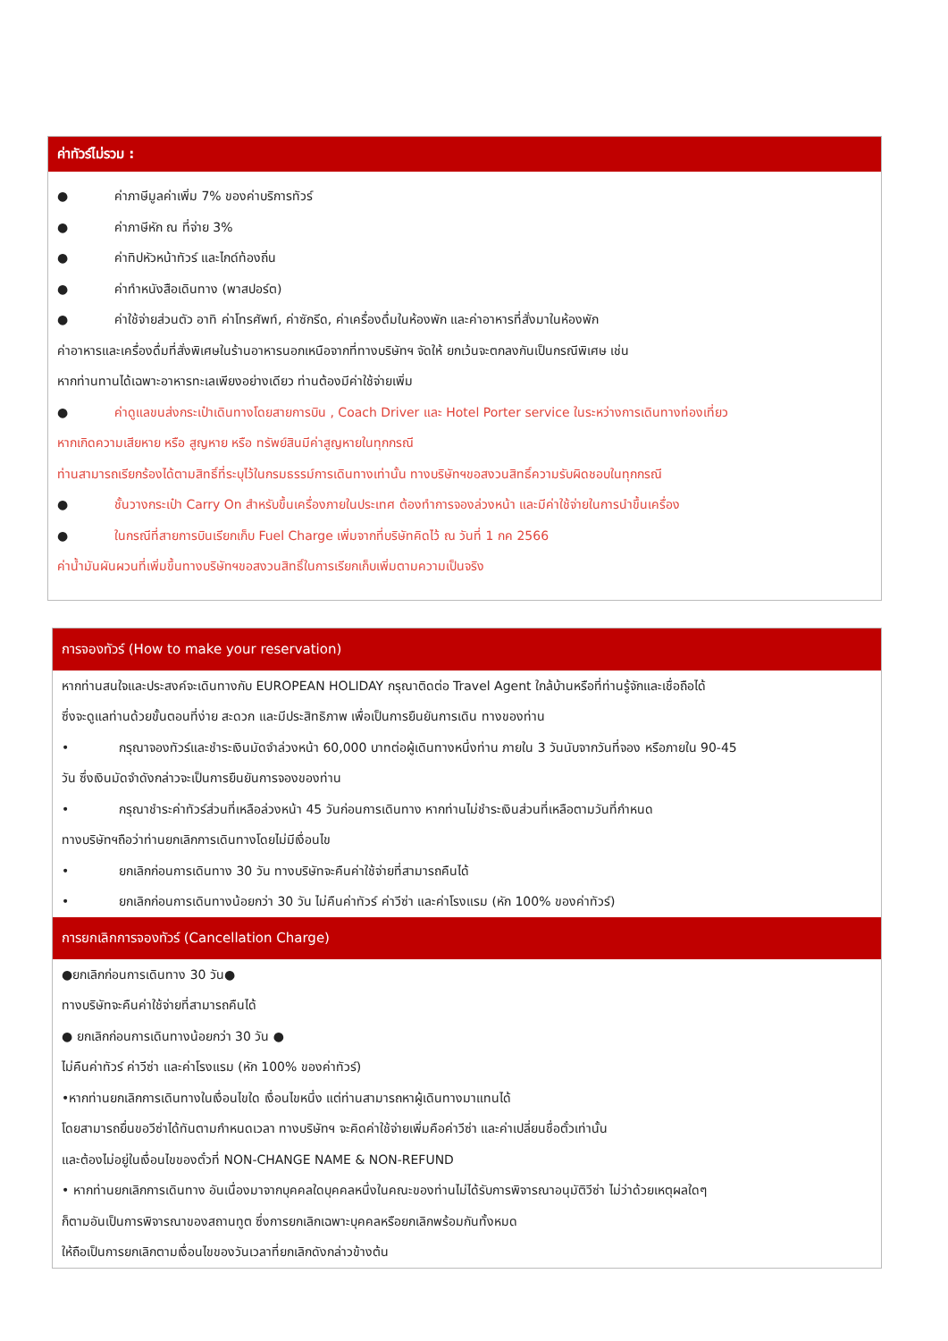ค่าทัวร์ไม่รวม :
● ค่าภาษีมูลค่าเพิ่ม 7% ของค่าบริการทัวร์
● ค่าภาษีหัก ณ ที่จ่าย 3%
● ค่าทิปหัวหน้าทัวร์ และไกด์ท้องถิ่น
● ค่าทำหนังสือเดินทาง (พาสปอร์ต)
● ค่าใช้จ่ายส่วนตัว อาทิ ค่าโทรศัพท์, ค่าซักรีด, ค่าเครื่องดื่มในห้องพัก และค่าอาหารที่สั่งมาในห้องพัก
ค่าอาหารและเครื่องดื่มที่สั่งพิเศษในร้านอาหารนอกเหนือจากที่ทางบริษัทฯ จัดให้ ยกเว้นจะตกลงกันเป็นกรณีพิเศษ เช่น
หากท่านทานได้เฉพาะอาหารทะเลเพียงอย่างเดียว ท่านต้องมีค่าใช้จ่ายเพิ่ม
● ค่าดูแลขนส่งกระเป๋าเดินทางโดยสายการบิน , Coach Driver และ Hotel Porter service ในระหว่างการเดินทางท่องเที่ยว
หากเกิดความเสียหาย หรือ สูญหาย หรือ ทรัพย์สินมีค่าสูญหายในทุกกรณี
ท่านสามารถเรียกร้องได้ตามสิทธิ์ที่ระบุไว้ในกรมธรรม์การเดินทางเท่านั้น ทางบริษัทฯขอสงวนสิทธิ์ความรับผิดชอบในทุกกรณี
● ชั้นวางกระเป๋า Carry On สำหรับขึ้นเครื่องภายในประเทศ ต้องทำการจองล่วงหน้า และมีค่าใช้จ่ายในการนำขึ้นเครื่อง
● ในกรณีที่สายการบินเรียกเก็บ Fuel Charge เพิ่มจากที่บริษัทคิดไว้ ณ วันที่ 1 กค 2566
ค่าน้ำมันผันผวนที่เพิ่มขึ้นทางบริษัทฯขอสงวนสิทธิ์ในการเรียกเก็บเพิ่มตามความเป็นจริง
การจองทัวร์ (How to make your reservation)
หากท่านสนใจและประสงค์จะเดินทางกับ EUROPEAN HOLIDAY กรุณาติดต่อ Travel Agent ใกล้บ้านหรือที่ท่านรู้จักและเชื่อถือได้
ซึ่งจะดูแลท่านด้วยขั้นตอนที่ง่าย สะดวก และมีประสิทธิภาพ เพื่อเป็นการยืนยันการเดิน ทางของท่าน
• กรุณาจองทัวร์และชำระเงินมัดจำล่วงหน้า 60,000 บาทต่อผู้เดินทางหนึ่งท่าน ภายใน 3 วันนับจากวันที่จอง หรือภายใน 90-45
วัน ซึ่งเงินมัดจำดังกล่าวจะเป็นการยืนยันการจองของท่าน
• กรุณาชำระค่าทัวร์ส่วนที่เหลือล่วงหน้า 45 วันก่อนการเดินทาง หากท่านไม่ชำระเงินส่วนที่เหลือตามวันที่กำหนด
ทางบริษัทฯถือว่าท่านยกเลิกการเดินทางโดยไม่มีเงื่อนไข
• ยกเลิกก่อนการเดินทาง 30 วัน ทางบริษัทจะคืนค่าใช้จ่ายที่สามารถคืนได้
• ยกเลิกก่อนการเดินทางน้อยกว่า 30 วัน ไม่คืนค่าทัวร์ ค่าวีซ่า และค่าโรงแรม (หัก 100% ของค่าทัวร์)
การยกเลิกการจองทัวร์ (Cancellation Charge)
●ยกเลิกก่อนการเดินทาง 30 วัน●
ทางบริษัทจะคืนค่าใช้จ่ายที่สามารถคืนได้
● ยกเลิกก่อนการเดินทางน้อยกว่า 30 วัน ●
ไม่คืนค่าทัวร์ ค่าวีซ่า และค่าโรงแรม (หัก 100% ของค่าทัวร์)
•หากท่านยกเลิกการเดินทางในเงื่อนไขใด เงื่อนไขหนึ่ง แต่ท่านสามารถหาผู้เดินทางมาแทนได้
โดยสามารถยื่นขอวีซ่าได้ทันตามกำหนดเวลา ทางบริษัทฯ จะคิดค่าใช้จ่ายเพิ่มคือค่าวีซ่า และค่าเปลี่ยนชื่อตั๋วเท่านั้น
และต้องไม่อยู่ในเงื่อนไขของตั๋วที่ NON-CHANGE NAME & NON-REFUND
• หากท่านยกเลิกการเดินทาง อันเนื่องมาจากบุคคลใดบุคคลหนึ่งในคณะของท่านไม่ได้รับการพิจารณาอนุมัติวีซ่า ไม่ว่าด้วยเหตุผลใดๆ
ก็ตามอันเป็นการพิจารณาของสถานทูต ซึ่งการยกเลิกเฉพาะบุคคลหรือยกเลิกพร้อมกันทั้งหมด
ให้ถือเป็นการยกเลิกตามเงื่อนไขของวันเวลาที่ยกเลิกดังกล่าวข้างต้น